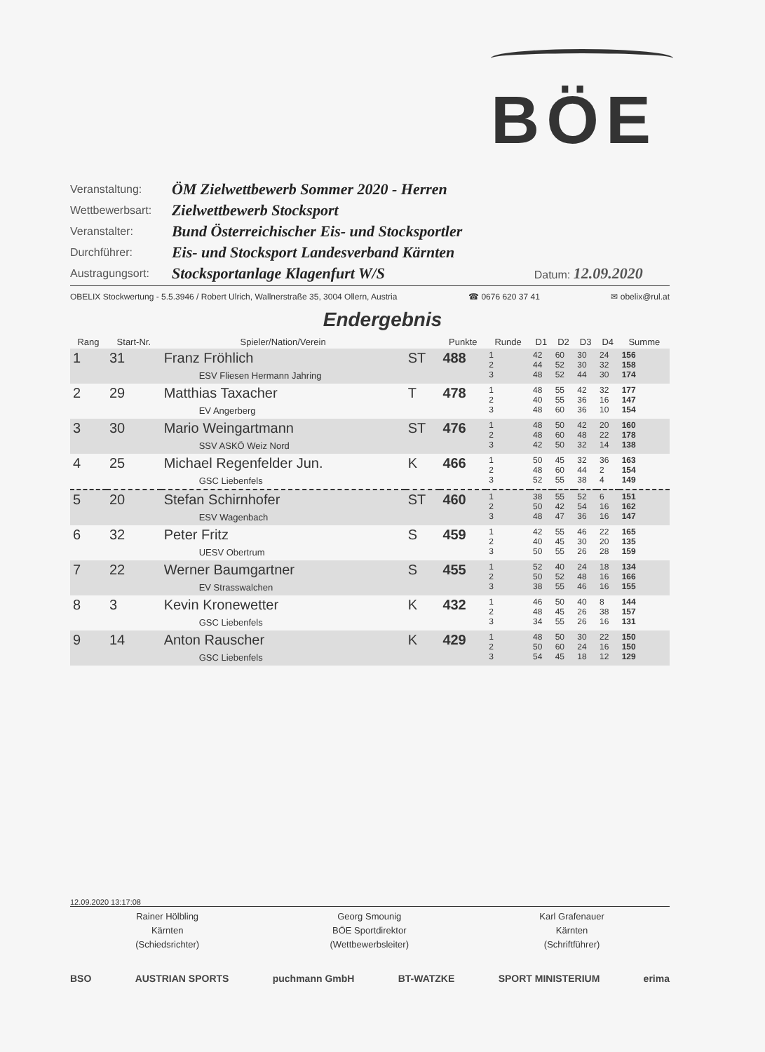BÖE
| Veranstaltung: | ÖM Zielwettbewerb Sommer 2020 - Herren | |
| Wettbewerbsart: | Zielwettbewerb Stocksport | |
| Veranstalter: | Bund Österreichischer Eis- und Stocksportler | |
| Durchführer: | Eis- und Stocksport Landesverband Kärnten | |
| Austragungsort: | Stocksportanlage Klagenfurt W/S | Datum: 12.09.2020 |
OBELIX Stockwertung - 5.5.3946 / Robert Ulrich, Wallnerstraße 35, 3004 Ollern, Austria ☎ 0676 620 37 41 ✉ obelix@rul.at
Endergebnis
| Rang | Start-Nr. | Spieler/Nation/Verein | | Punkte | Runde | D1 | D2 | D3 | D4 | Summe |
| --- | --- | --- | --- | --- | --- | --- | --- | --- | --- | --- |
| 1 | 31 | Franz Fröhlich ESV Fliesen Hermann Jahring | ST | 488 | 1 2 3 | 42 44 48 | 60 52 52 | 30 30 44 | 24 32 30 | 156 158 174 |
| 2 | 29 | Matthias Taxacher EV Angerberg | T | 478 | 1 2 3 | 48 40 48 | 55 55 60 | 42 36 36 | 32 16 10 | 177 147 154 |
| 3 | 30 | Mario Weingartmann SSV ASKÖ Weiz Nord | ST | 476 | 1 2 3 | 48 48 42 | 50 60 50 | 42 48 32 | 20 22 14 | 160 178 138 |
| 4 | 25 | Michael Regenfelder Jun. GSC Liebenfels | K | 466 | 1 2 3 | 50 48 52 | 45 60 55 | 32 44 38 | 36 2 4 | 163 154 149 |
| 5 | 20 | Stefan Schirnhofer ESV Wagenbach | ST | 460 | 1 2 3 | 38 50 48 | 55 42 47 | 52 54 36 | 6 16 16 | 151 162 147 |
| 6 | 32 | Peter Fritz UESV Obertrum | S | 459 | 1 2 3 | 42 40 50 | 55 45 55 | 46 30 26 | 22 20 28 | 165 135 159 |
| 7 | 22 | Werner Baumgartner EV Strasswalchen | S | 455 | 1 2 3 | 52 50 38 | 40 52 55 | 24 48 46 | 18 16 16 | 134 166 155 |
| 8 | 3 | Kevin Kronewetter GSC Liebenfels | K | 432 | 1 2 3 | 46 48 34 | 50 45 55 | 40 26 26 | 8 38 16 | 144 157 131 |
| 9 | 14 | Anton Rauscher GSC Liebenfels | K | 429 | 1 2 3 | 48 50 54 | 50 60 45 | 30 24 18 | 22 16 12 | 150 150 129 |
12.09.2020 13:17:08
Rainer Hölbling
Kärnten
(Schiedsrichter)
Georg Smounig
BÖE Sportdirektor
(Wettbewerbsleiter)
Karl Grafenauer
Kärnten
(Schriftführer)
BSO AUSTRIAN SPORTS puchmann GmbH BT-WATZKE SPORT MINISTERIUM erima